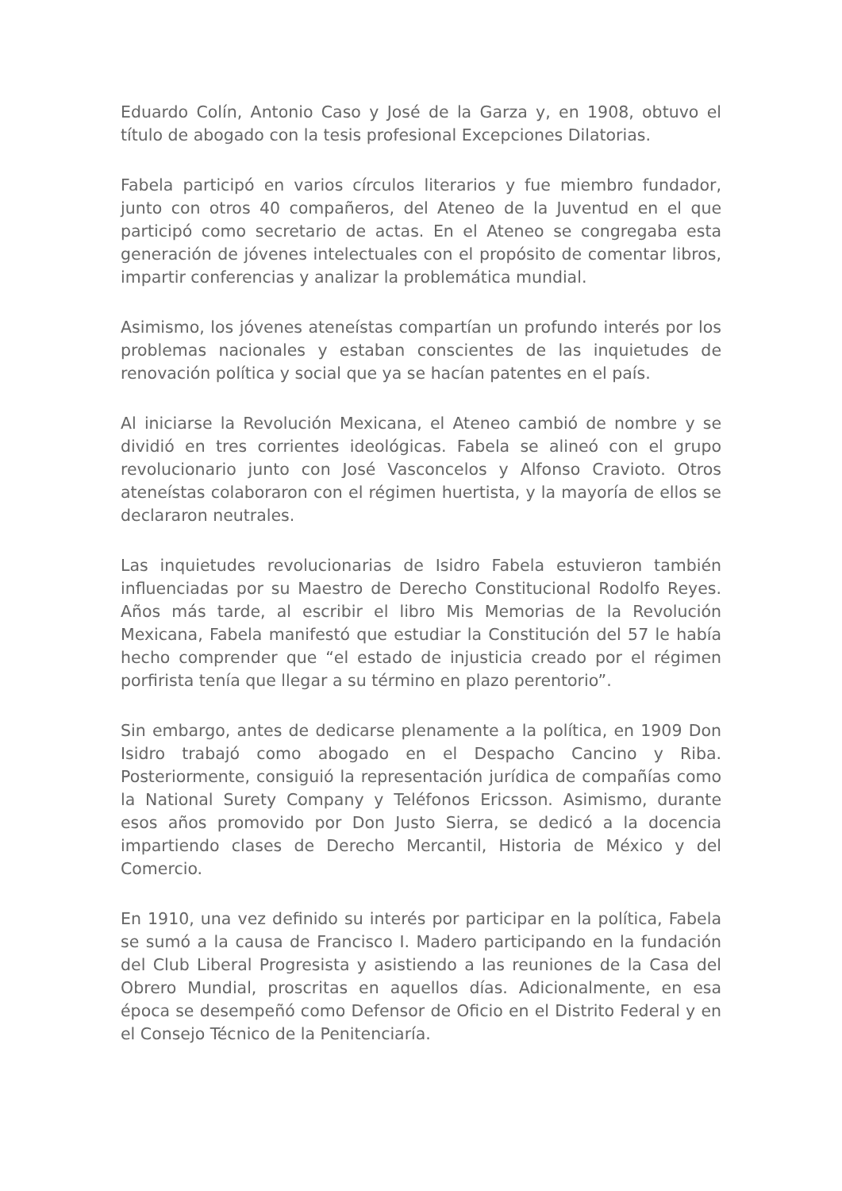Eduardo Colín, Antonio Caso y José de la Garza y, en 1908, obtuvo el título de abogado con la tesis profesional Excepciones Dilatorias.
Fabela participó en varios círculos literarios y fue miembro fundador, junto con otros 40 compañeros, del Ateneo de la Juventud en el que participó como secretario de actas. En el Ateneo se congregaba esta generación de jóvenes intelectuales con el propósito de comentar libros, impartir conferencias y analizar la problemática mundial.
Asimismo, los jóvenes ateneístas compartían un profundo interés por los problemas nacionales y estaban conscientes de las inquietudes de renovación política y social que ya se hacían patentes en el país.
Al iniciarse la Revolución Mexicana, el Ateneo cambió de nombre y se dividió en tres corrientes ideológicas. Fabela se alineó con el grupo revolucionario junto con José Vasconcelos y Alfonso Cravioto. Otros ateneístas colaboraron con el régimen huertista, y la mayoría de ellos se declararon neutrales.
Las inquietudes revolucionarias de Isidro Fabela estuvieron también influenciadas por su Maestro de Derecho Constitucional Rodolfo Reyes. Años más tarde, al escribir el libro Mis Memorias de la Revolución Mexicana, Fabela manifestó que estudiar la Constitución del 57 le había hecho comprender que “el estado de injusticia creado por el régimen porfirista tenía que llegar a su término en plazo perentorio”.
Sin embargo, antes de dedicarse plenamente a la política, en 1909 Don Isidro trabajó como abogado en el Despacho Cancino y Riba. Posteriormente, consiguió la representación jurídica de compañías como la National Surety Company y Teléfonos Ericsson. Asimismo, durante esos años promovido por Don Justo Sierra, se dedicó a la docencia impartiendo clases de Derecho Mercantil, Historia de México y del Comercio.
En 1910, una vez definido su interés por participar en la política, Fabela se sumó a la causa de Francisco I. Madero participando en la fundación del Club Liberal Progresista y asistiendo a las reuniones de la Casa del Obrero Mundial, proscritas en aquellos días. Adicionalmente, en esa época se desempeñó como Defensor de Oficio en el Distrito Federal y en el Consejo Técnico de la Penitenciaría.